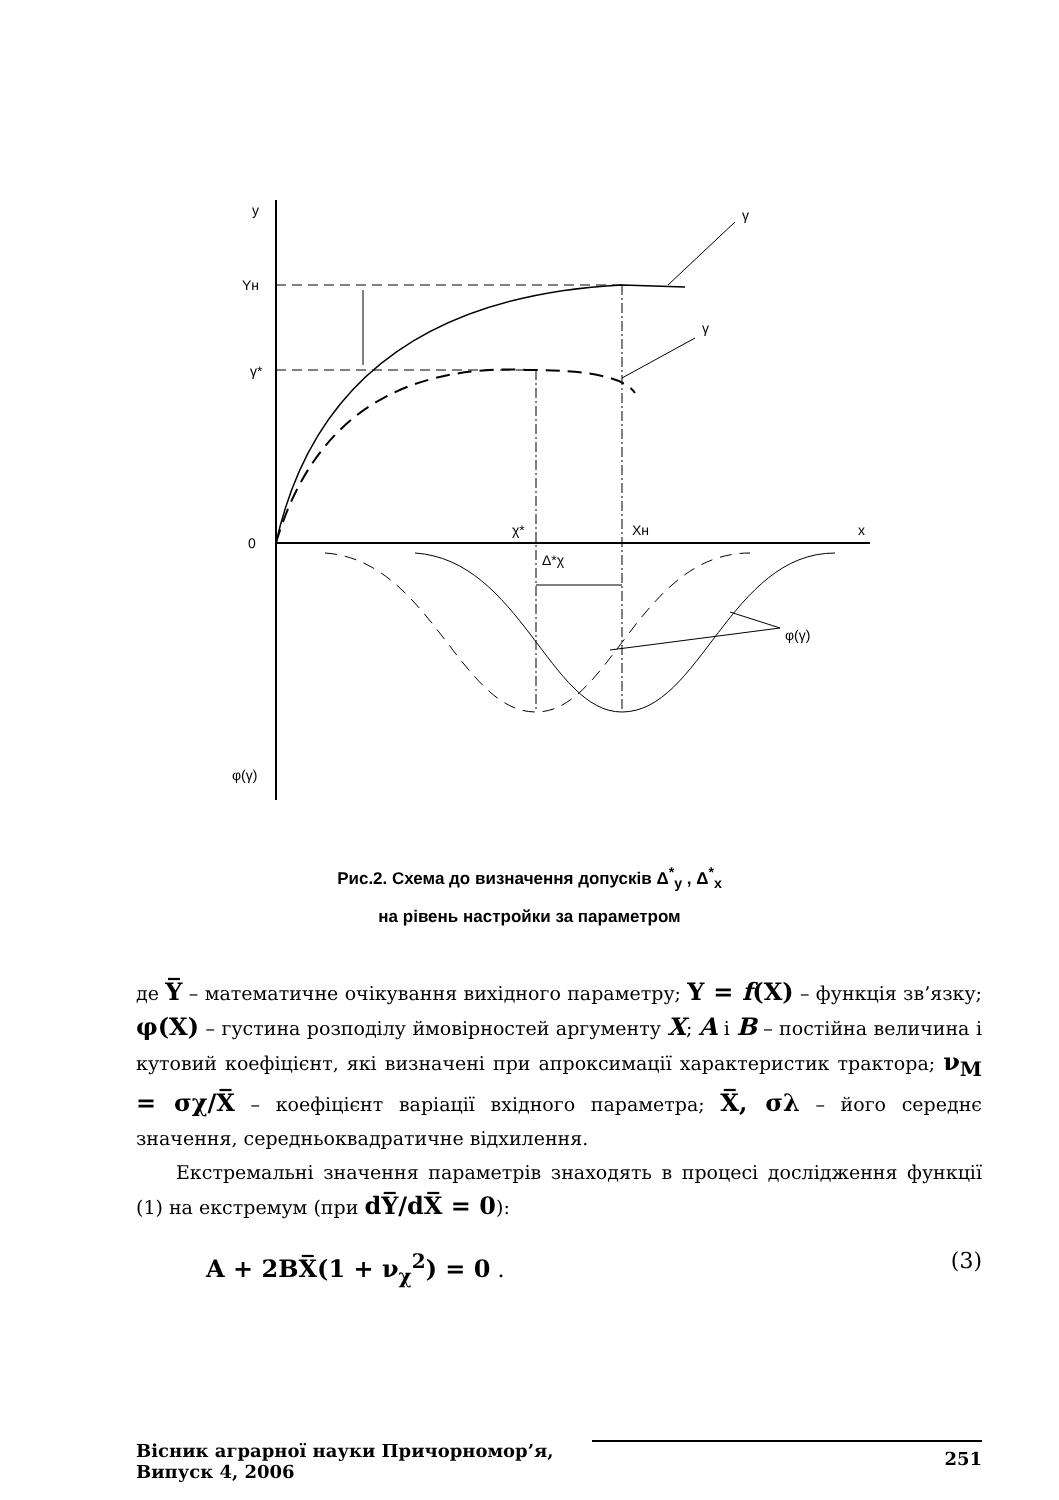y
Yн
γ*
0
x
χ*
Xн
γ
γ
Δ*χ
φ(γ)
φ(γ)
Рис.2. Схема до визначення допусків Δ<sup>*</sup><sub>y</sub> , Δ<sup>*</sup><sub>x</sub>
на рівень настройки за параметром
де Y̅ – математичне очікування вихідного параметру; Y = f(X) – функція зв’язку; φ(X) – густина розподілу ймовірностей аргументу X; A і B – постійна величина і кутовий коефіцієнт, які визначені при апроксимації характеристик трактора; ν<sub>M</sub> = σχ/X̅ – коефіцієнт варіації вхідного параметра; X̅, σλ – його середнє значення, середньоквадратичне відхилення.
Екстремальні значення параметрів знаходять в процесі дослідження функції (1) на екстремум (при dY̅/dX̅ = 0):
A + 2BX̅(1 + ν<sub>χ</sub><sup>2</sup>) = 0 . (3)
Вісник аграрної науки Причорномор’я,
Випуск 4, 2006
251